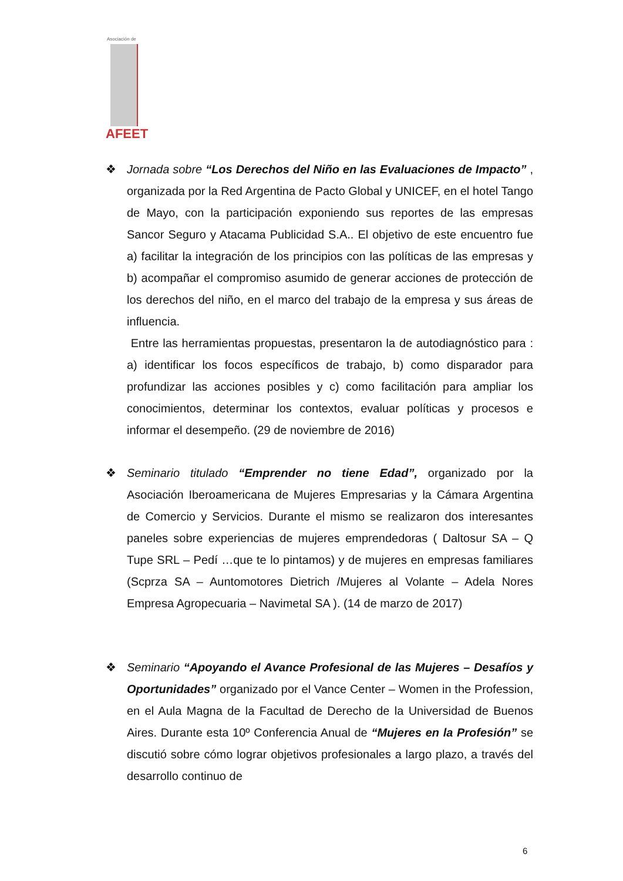Asociación de
AFEET
❖ Jornada sobre “Los Derechos del Niño en las Evaluaciones de Impacto” , organizada por la Red Argentina de Pacto Global y UNICEF, en el hotel Tango de Mayo, con la participación exponiendo sus reportes de las empresas Sancor Seguro y Atacama Publicidad S.A.. El objetivo de este encuentro fue a) facilitar la integración de los principios con las políticas de las empresas y b) acompañar el compromiso asumido de generar acciones de protección de los derechos del niño, en el marco del trabajo de la empresa y sus áreas de influencia.
Entre las herramientas propuestas, presentaron la de autodiagnóstico para : a) identificar los focos específicos de trabajo, b) como disparador para profundizar las acciones posibles y c) como facilitación para ampliar los conocimientos, determinar los contextos, evaluar políticas y procesos e informar el desempeño. (29 de noviembre de 2016)
❖ Seminario titulado “Emprender no tiene Edad”, organizado por la Asociación Iberoamericana de Mujeres Empresarias y la Cámara Argentina de Comercio y Servicios. Durante el mismo se realizaron dos interesantes paneles sobre experiencias de mujeres emprendedoras ( Daltosur SA – Q Tupe SRL – Pedí …que te lo pintamos) y de mujeres en empresas familiares (Scprza SA – Auntomotores Dietrich /Mujeres al Volante – Adela Nores Empresa Agropecuaria – Navimetal SA ). (14 de marzo de 2017)
❖ Seminario “Apoyando el Avance Profesional de las Mujeres – Desafíos y Oportunidades” organizado por el Vance Center – Women in the Profession, en el Aula Magna de la Facultad de Derecho de la Universidad de Buenos Aires. Durante esta 10º Conferencia Anual de “Mujeres en la Profesión” se discutió sobre cómo lograr objetivos profesionales a largo plazo, a través del desarrollo continuo de
6